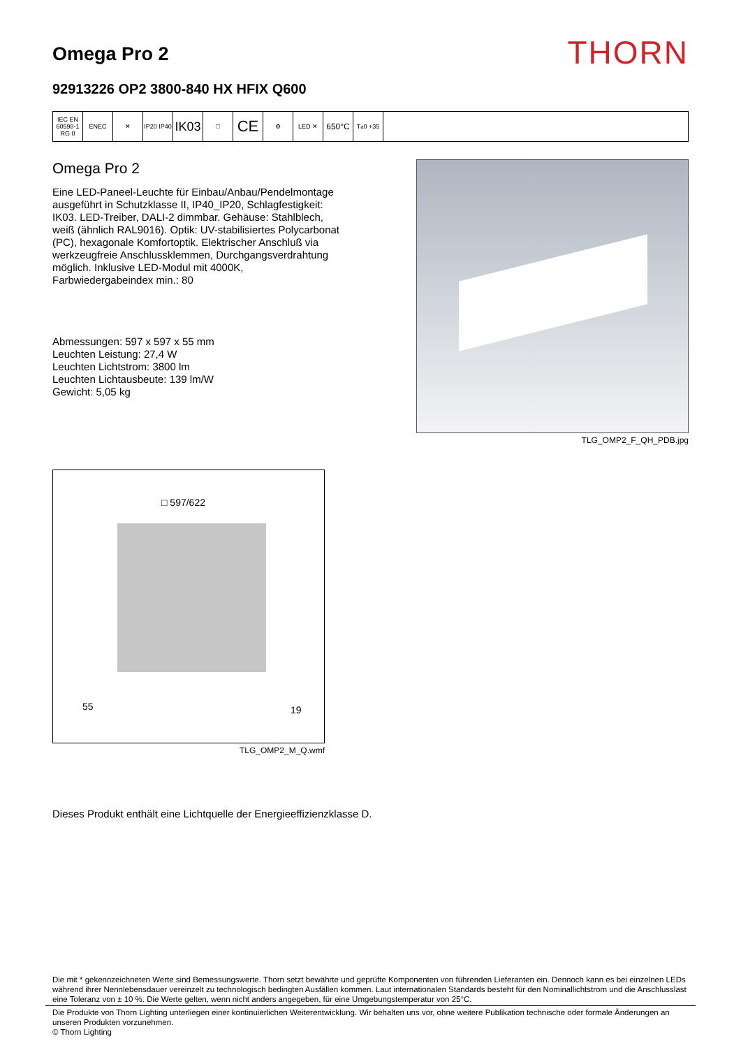Omega Pro 2
THORN
92913226 OP2 3800-840 HX HFIX Q600
IEC EN 60598-1 RG 0
ENEC ✕ IP20 IP40
IK03
□
CE
⚙ LED ✕
650°C
T<sub>a</sub> 0 +35
Omega Pro 2
Eine LED-Paneel-Leuchte für Einbau/Anbau/Pendelmontage ausgeführt in Schutzklasse II, IP40_IP20, Schlagfestigkeit: IK03. LED-Treiber, DALI-2 dimmbar. Gehäuse: Stahlblech, weiß (ähnlich RAL9016). Optik: UV-stabilisiertes Polycarbonat (PC), hexagonale Komfortoptik. Elektrischer Anschluß via werkzeugfreie Anschlussklemmen, Durchgangsverdrahtung möglich. Inklusive LED-Modul mit 4000K, Farbwiedergabeindex min.: 80
Abmessungen: 597 x 597 x 55 mm
Leuchten Leistung: 27,4 W
Leuchten Lichtstrom: 3800 lm
Leuchten Lichtausbeute: 139 lm/W
Gewicht: 5,05 kg
TLG_OMP2_F_QH_PDB.jpg
□ 597/622
55 19
TLG_OMP2_M_Q.wmf
Dieses Produkt enthält eine Lichtquelle der Energieeffizienzklasse D.
Die mit * gekennzeichneten Werte sind Bemessungswerte. Thorn setzt bewährte und geprüfte Komponenten von führenden Lieferanten ein. Dennoch kann es bei einzelnen LEDs während ihrer Nennlebensdauer vereinzelt zu technologisch bedingten Ausfällen kommen. Laut internationalen Standards besteht für den Nominallichtstrom und die Anschlusslast eine Toleranz von ± 10 %. Die Werte gelten, wenn nicht anders angegeben, für eine Umgebungstemperatur von 25°C.
Die Produkte von Thorn Lighting unterliegen einer kontinuierlichen Weiterentwicklung. Wir behalten uns vor, ohne weitere Publikation technische oder formale Änderungen an unseren Produkten vorzunehmen.
© Thorn Lighting